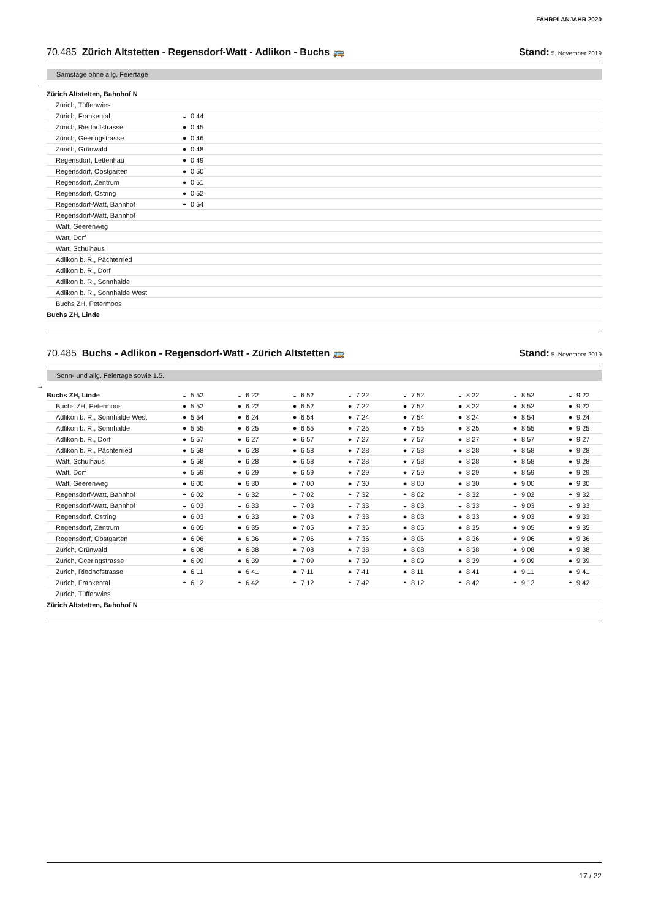FAHRPLANJAHR 2020
70.485 Zürich Altstetten - Regensdorf-Watt - Adlikon - Buchs 🚌 Stand: 5. November 2019
Samstage ohne allg. Feiertage
←
| Zürich Altstetten, Bahnhof N | | |
| Zürich, Tüffenwies | | |
| Zürich, Frankental | ◒ | 0 44 |
| Zürich, Riedhofstrasse | ● | 0 45 |
| Zürich, Geeringstrasse | ● | 0 46 |
| Zürich, Grünwald | ● | 0 48 |
| Regensdorf, Lettenhau | ● | 0 49 |
| Regensdorf, Obstgarten | ● | 0 50 |
| Regensdorf, Zentrum | ● | 0 51 |
| Regensdorf, Ostring | ● | 0 52 |
| Regensdorf-Watt, Bahnhof | ◓ | 0 54 |
| Regensdorf-Watt, Bahnhof | | |
| Watt, Geerenweg | | |
| Watt, Dorf | | |
| Watt, Schulhaus | | |
| Adlikon b. R., Pächterried | | |
| Adlikon b. R., Dorf | | |
| Adlikon b. R., Sonnhalde | | |
| Adlikon b. R., Sonnhalde West | | |
| Buchs ZH, Petermoos | | |
| Buchs ZH, Linde | | |
70.485 Buchs - Adlikon - Regensdorf-Watt - Zürich Altstetten 🚌 Stand: 5. November 2019
Sonn- und allg. Feiertage sowie 1.5.
→
| Buchs ZH, Linde | ◒ | 5 52 | ◒ | 6 22 | ◒ | 6 52 | ◒ | 7 22 | ◒ | 7 52 | ◒ | 8 22 | ◒ | 8 52 | ◒ | 9 22 |
| Buchs ZH, Petermoos | ● | 5 52 | ● | 6 22 | ● | 6 52 | ● | 7 22 | ● | 7 52 | ● | 8 22 | ● | 8 52 | ● | 9 22 |
| Adlikon b. R., Sonnhalde West | ● | 5 54 | ● | 6 24 | ● | 6 54 | ● | 7 24 | ● | 7 54 | ● | 8 24 | ● | 8 54 | ● | 9 24 |
| Adlikon b. R., Sonnhalde | ● | 5 55 | ● | 6 25 | ● | 6 55 | ● | 7 25 | ● | 7 55 | ● | 8 25 | ● | 8 55 | ● | 9 25 |
| Adlikon b. R., Dorf | ● | 5 57 | ● | 6 27 | ● | 6 57 | ● | 7 27 | ● | 7 57 | ● | 8 27 | ● | 8 57 | ● | 9 27 |
| Adlikon b. R., Pächterried | ● | 5 58 | ● | 6 28 | ● | 6 58 | ● | 7 28 | ● | 7 58 | ● | 8 28 | ● | 8 58 | ● | 9 28 |
| Watt, Schulhaus | ● | 5 58 | ● | 6 28 | ● | 6 58 | ● | 7 28 | ● | 7 58 | ● | 8 28 | ● | 8 58 | ● | 9 28 |
| Watt, Dorf | ● | 5 59 | ● | 6 29 | ● | 6 59 | ● | 7 29 | ● | 7 59 | ● | 8 29 | ● | 8 59 | ● | 9 29 |
| Watt, Geerenweg | ● | 6 00 | ● | 6 30 | ● | 7 00 | ● | 7 30 | ● | 8 00 | ● | 8 30 | ● | 9 00 | ● | 9 30 |
| Regensdorf-Watt, Bahnhof | ◓ | 6 02 | ◓ | 6 32 | ◓ | 7 02 | ◓ | 7 32 | ◓ | 8 02 | ◓ | 8 32 | ◓ | 9 02 | ◓ | 9 32 |
| Regensdorf-Watt, Bahnhof | ◒ | 6 03 | ◒ | 6 33 | ◒ | 7 03 | ◒ | 7 33 | ◒ | 8 03 | ◒ | 8 33 | ◒ | 9 03 | ◒ | 9 33 |
| Regensdorf, Ostring | ● | 6 03 | ● | 6 33 | ● | 7 03 | ● | 7 33 | ● | 8 03 | ● | 8 33 | ● | 9 03 | ● | 9 33 |
| Regensdorf, Zentrum | ● | 6 05 | ● | 6 35 | ● | 7 05 | ● | 7 35 | ● | 8 05 | ● | 8 35 | ● | 9 05 | ● | 9 35 |
| Regensdorf, Obstgarten | ● | 6 06 | ● | 6 36 | ● | 7 06 | ● | 7 36 | ● | 8 06 | ● | 8 36 | ● | 9 06 | ● | 9 36 |
| Zürich, Grünwald | ● | 6 08 | ● | 6 38 | ● | 7 08 | ● | 7 38 | ● | 8 08 | ● | 8 38 | ● | 9 08 | ● | 9 38 |
| Zürich, Geeringstrasse | ● | 6 09 | ● | 6 39 | ● | 7 09 | ● | 7 39 | ● | 8 09 | ● | 8 39 | ● | 9 09 | ● | 9 39 |
| Zürich, Riedhofstrasse | ● | 6 11 | ● | 6 41 | ● | 7 11 | ● | 7 41 | ● | 8 11 | ● | 8 41 | ● | 9 11 | ● | 9 41 |
| Zürich, Frankental | ◓ | 6 12 | ◓ | 6 42 | ◓ | 7 12 | ◓ | 7 42 | ◓ | 8 12 | ◓ | 8 42 | ◓ | 9 12 | ◓ | 9 42 |
| Zürich, Tüffenwies | | | | | | | | | | | | | | | | |
| Zürich Altstetten, Bahnhof N | | | | | | | | | | | | | | | | |
17 / 22